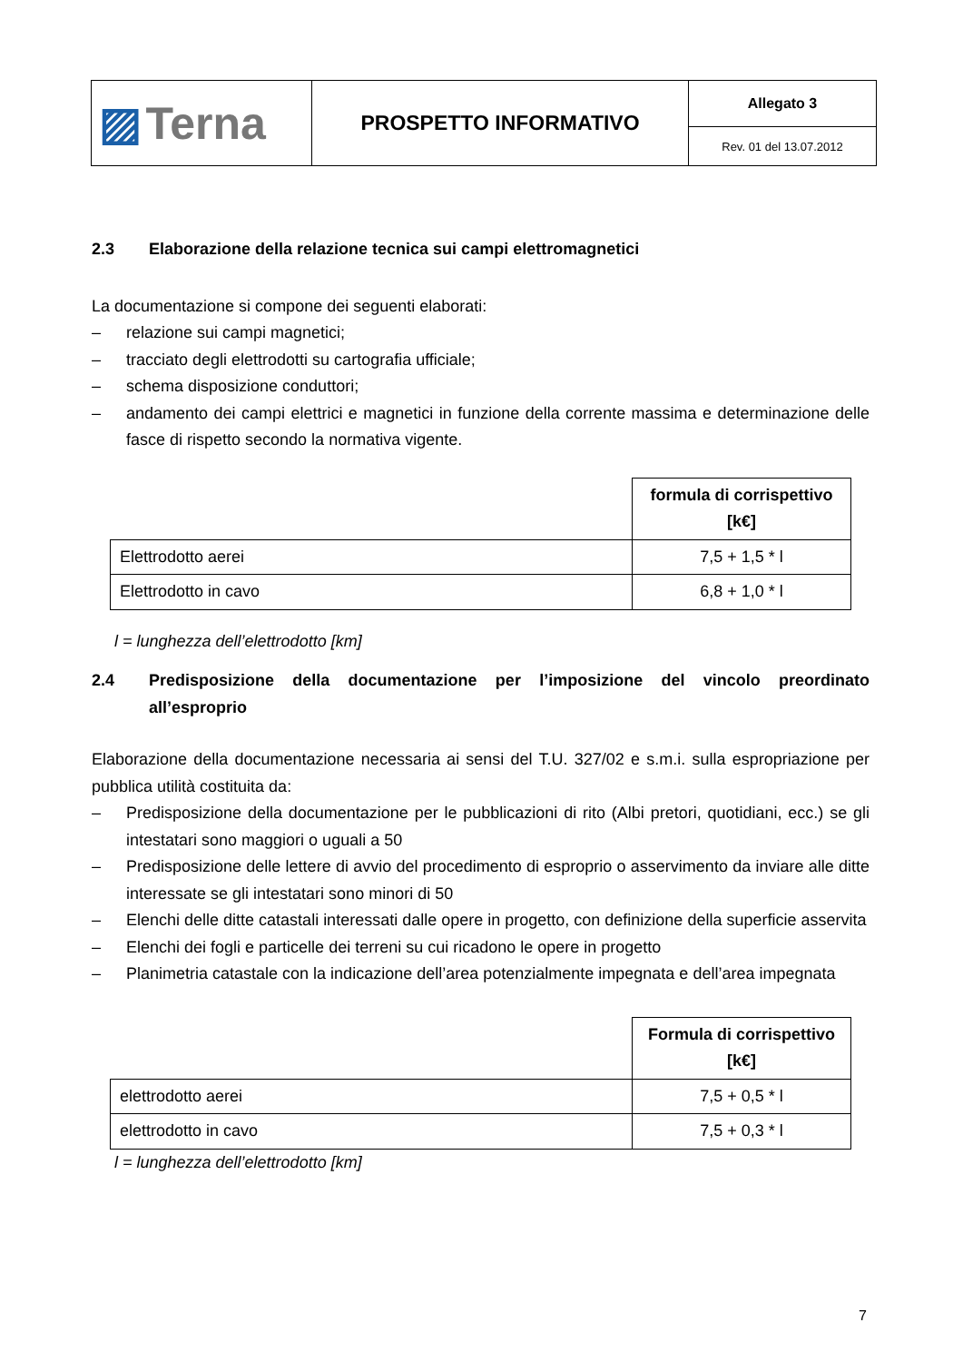| ▨ Terna | PROSPETTO INFORMATIVO | Allegato 3 |
| | | Rev. 01 del 13.07.2012 |
2.3 Elaborazione della relazione tecnica sui campi elettromagnetici
La documentazione si compone dei seguenti elaborati:
– relazione sui campi magnetici;
– tracciato degli elettrodotti su cartografia ufficiale;
– schema disposizione conduttori;
– andamento dei campi elettrici e magnetici in funzione della corrente massima e determinazione delle fasce di rispetto secondo la normativa vigente.
| | formula di corrispettivo [k€] |
| Elettrodotto aerei | 7,5 + 1,5 * l |
| Elettrodotto in cavo | 6,8 + 1,0 * l |
l = lunghezza dell’elettrodotto [km]
2.4 Predisposizione della documentazione per l’imposizione del vincolo preordinato all’esproprio
Elaborazione della documentazione necessaria ai sensi del T.U. 327/02 e s.m.i. sulla espropriazione per pubblica utilità costituita da:
– Predisposizione della documentazione per le pubblicazioni di rito (Albi pretori, quotidiani, ecc.) se gli intestatari sono maggiori o uguali a 50
– Predisposizione delle lettere di avvio del procedimento di esproprio o asservimento da inviare alle ditte interessate se gli intestatari sono minori di 50
– Elenchi delle ditte catastali interessati dalle opere in progetto, con definizione della superficie asservita
– Elenchi dei fogli e particelle dei terreni su cui ricadono le opere in progetto
– Planimetria catastale con la indicazione dell’area potenzialmente impegnata e dell’area impegnata
| | Formula di corrispettivo [k€] |
| elettrodotto aerei | 7,5 + 0,5 * l |
| elettrodotto in cavo | 7,5 + 0,3 * l |
l = lunghezza dell’elettrodotto [km]
7